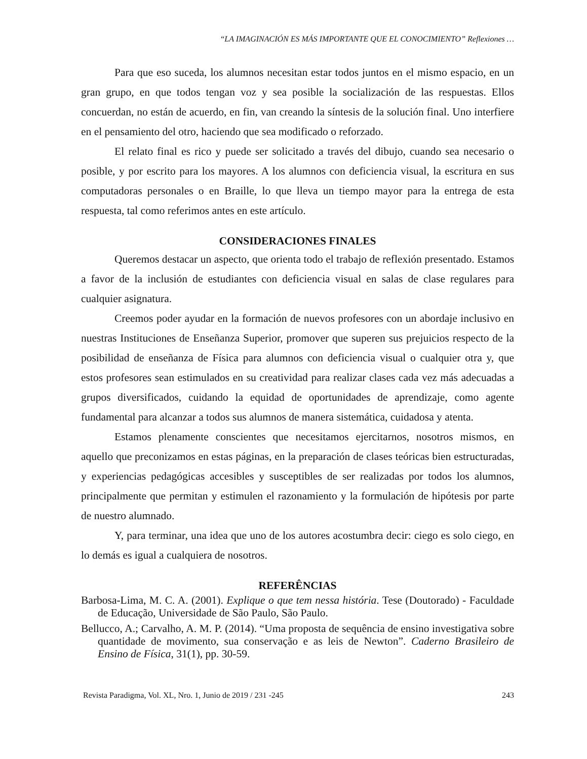“LA IMAGINACIÓN ES MÁS IMPORTANTE QUE EL CONOCIMIENTO” Reflexiones …
Para que eso suceda, los alumnos necesitan estar todos juntos en el mismo espacio, en un gran grupo, en que todos tengan voz y sea posible la socialización de las respuestas. Ellos concuerdan, no están de acuerdo, en fin, van creando la síntesis de la solución final. Uno interfiere en el pensamiento del otro, haciendo que sea modificado o reforzado.
El relato final es rico y puede ser solicitado a través del dibujo, cuando sea necesario o posible, y por escrito para los mayores. A los alumnos con deficiencia visual, la escritura en sus computadoras personales o en Braille, lo que lleva un tiempo mayor para la entrega de esta respuesta, tal como referimos antes en este artículo.
CONSIDERACIONES FINALES
Queremos destacar un aspecto, que orienta todo el trabajo de reflexión presentado. Estamos a favor de la inclusión de estudiantes con deficiencia visual en salas de clase regulares para cualquier asignatura.
Creemos poder ayudar en la formación de nuevos profesores con un abordaje inclusivo en nuestras Instituciones de Enseñanza Superior, promover que superen sus prejuicios respecto de la posibilidad de enseñanza de Física para alumnos con deficiencia visual o cualquier otra y, que estos profesores sean estimulados en su creatividad para realizar clases cada vez más adecuadas a grupos diversificados, cuidando la equidad de oportunidades de aprendizaje, como agente fundamental para alcanzar a todos sus alumnos de manera sistemática, cuidadosa y atenta.
Estamos plenamente conscientes que necesitamos ejercitarnos, nosotros mismos, en aquello que preconizamos en estas páginas, en la preparación de clases teóricas bien estructuradas, y experiencias pedagógicas accesibles y susceptibles de ser realizadas por todos los alumnos, principalmente que permitan y estimulen el razonamiento y la formulación de hipótesis por parte de nuestro alumnado.
Y, para terminar, una idea que uno de los autores acostumbra decir: ciego es solo ciego, en lo demás es igual a cualquiera de nosotros.
REFERÊNCIAS
Barbosa-Lima, M. C. A. (2001). Explique o que tem nessa história. Tese (Doutorado) - Faculdade de Educação, Universidade de São Paulo, São Paulo.
Bellucco, A.; Carvalho, A. M. P. (2014). “Uma proposta de sequência de ensino investigativa sobre quantidade de movimento, sua conservação e as leis de Newton”. Caderno Brasileiro de Ensino de Física, 31(1), pp. 30-59.
Revista Paradigma, Vol. XL, Nro. 1, Junio de 2019 / 231 -245 243